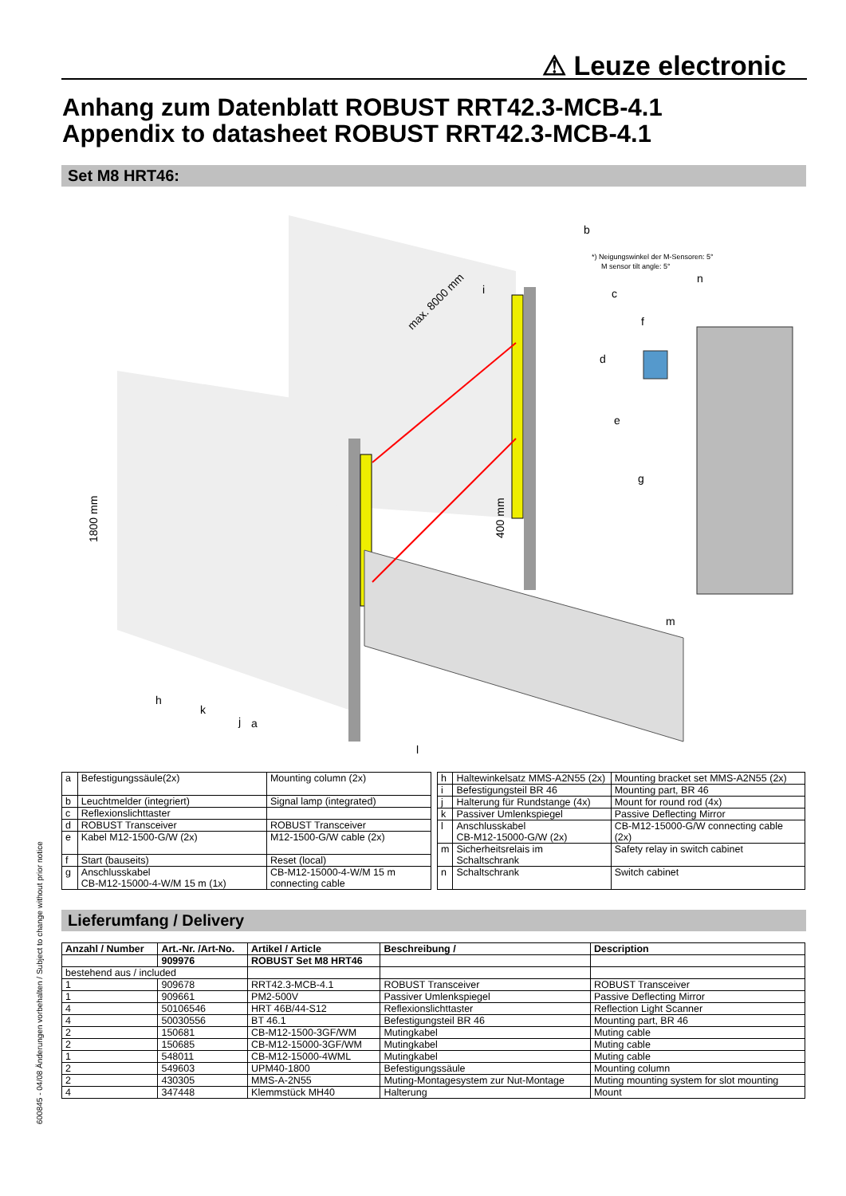⚠ Leuze electronic
Anhang zum Datenblatt ROBUST RRT42.3-MCB-4.1
Appendix to datasheet ROBUST RRT42.3-MCB-4.1
Set M8 HRT46:
1800 mm
max. 8000 mm
400 mm
*) Neigungswinkel der M-Sensoren: 5°
M sensor tilt angle: 5°
b
c
d
e
f
g
h
i
j
k
l
m
n
a
| a | Befestigungssäule(2x) | Mounting column (2x) |
| b | Leuchtmelder (integriert) | Signal lamp (integrated) |
| c | Reflexionslichttaster | |
| d | ROBUST Transceiver | ROBUST Transceiver |
| e | Kabel M12-1500-G/W (2x) | M12-1500-G/W cable (2x) |
| f | Start (bauseits) | Reset (local) |
| g | Anschlusskabel CB-M12-15000-4-W/M 15 m (1x) | CB-M12-15000-4-W/M 15 m connecting cable |
| h | Haltewinkelsatz MMS-A2N55 (2x) | Mounting bracket set MMS-A2N55 (2x) |
| i | Befestigungsteil BR 46 | Mounting part, BR 46 |
| j | Halterung für Rundstange (4x) | Mount for round rod (4x) |
| k | Passiver Umlenkspiegel | Passive Deflecting Mirror |
| l | Anschlusskabel CB-M12-15000-G/W (2x) | CB-M12-15000-G/W connecting cable (2x) |
| m | Sicherheitsrelais im Schaltschrank | Safety relay in switch cabinet |
| n | Schaltschrank | Switch cabinet |
Lieferumfang / Delivery
| Anzahl / Number | Art.-Nr. /Art-No. | Artikel / Article | Beschreibung / | Description |
| --- | --- | --- | --- | --- |
| | 909976 | ROBUST Set M8 HRT46 | | |
| bestehend aus / included | | | | |
| 1 | 909678 | RRT42.3-MCB-4.1 | ROBUST Transceiver | ROBUST Transceiver |
| 1 | 909661 | PM2-500V | Passiver Umlenkspiegel | Passive Deflecting Mirror |
| 4 | 50106546 | HRT 46B/44-S12 | Reflexionslichttaster | Reflection Light Scanner |
| 4 | 50030556 | BT 46.1 | Befestigungsteil BR 46 | Mounting part, BR 46 |
| 2 | 150681 | CB-M12-1500-3GF/WM | Mutingkabel | Muting cable |
| 2 | 150685 | CB-M12-15000-3GF/WM | Mutingkabel | Muting cable |
| 1 | 548011 | CB-M12-15000-4WML | Mutingkabel | Muting cable |
| 2 | 549603 | UPM40-1800 | Befestigungssäule | Mounting column |
| 2 | 430305 | MMS-A-2N55 | Muting-Montagesystem zur Nut-Montage | Muting mounting system for slot mounting |
| 4 | 347448 | Klemmstück MH40 | Halterung | Mount |
600845 - 04/08 Änderungen vorbehalten / Subject to change without prior notice